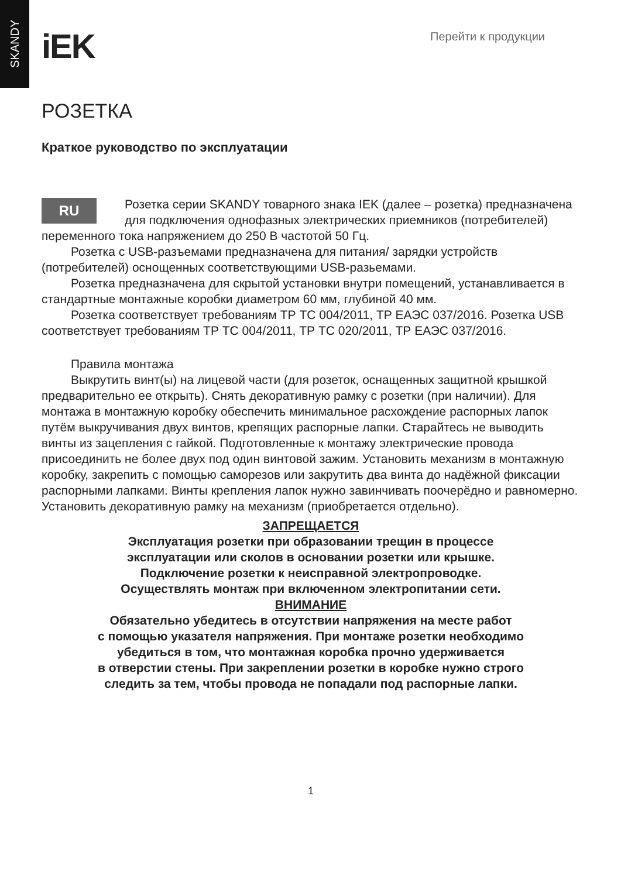SKANDY
iEK
Перейти к продукции
РОЗЕТКА
Краткое руководство по эксплуатации
RU
Розетка серии SKANDY товарного знака IEK (далее – розетка) предназначена для подключения однофазных электрических приемников (потребителей) переменного тока напряжением до 250 В частотой 50 Гц.
Розетка с USB-разъемами предназначена для питания/ зарядки устройств (потребителей) оснощенных соответствующими USB-разьемами.
Розетка предназначена для скрытой установки внутри помещений, устанавливается в стандартные монтажные коробки диаметром 60 мм, глубиной 40 мм.
Розетка соответствует требованиям ТР ТС 004/2011, ТР ЕАЭС 037/2016. Розетка USB соответствует требованиям ТР ТС 004/2011, ТР ТС 020/2011, ТР ЕАЭС 037/2016.
Правила монтажа
Выкрутить винт(ы) на лицевой части (для розеток, оснащенных защитной крышкой предварительно ее открыть). Снять декоративную рамку с розетки (при наличии). Для монтажа в монтажную коробку обеспечить минимальное расхождение распорных лапок путём выкручивания двух винтов, крепящих распорные лапки. Старайтесь не выводить винты из зацепления с гайкой. Подготовленные к монтажу электрические провода присоединить не более двух под один винтовой зажим. Установить механизм в монтажную коробку, закрепить с помощью саморезов или закрутить два винта до надёжной фиксации распорными лапками. Винты крепления лапок нужно завинчивать поочерёдно и равномерно. Установить декоративную рамку на механизм (приобретается отдельно).
ЗАПРЕЩАЕТСЯ
Эксплуатация розетки при образовании трещин в процессе
эксплуатации или сколов в основании розетки или крышке.
Подключение розетки к неисправной электропроводке.
Осуществлять монтаж при включенном электропитании сети.
ВНИМАНИЕ
Обязательно убедитесь в отсутствии напряжения на месте работ
с помощью указателя напряжения. При монтаже розетки необходимо
убедиться в том, что монтажная коробка прочно удерживается
в отверстии стены. При закреплении розетки в коробке нужно строго
следить за тем, чтобы провода не попадали под распорные лапки.
1